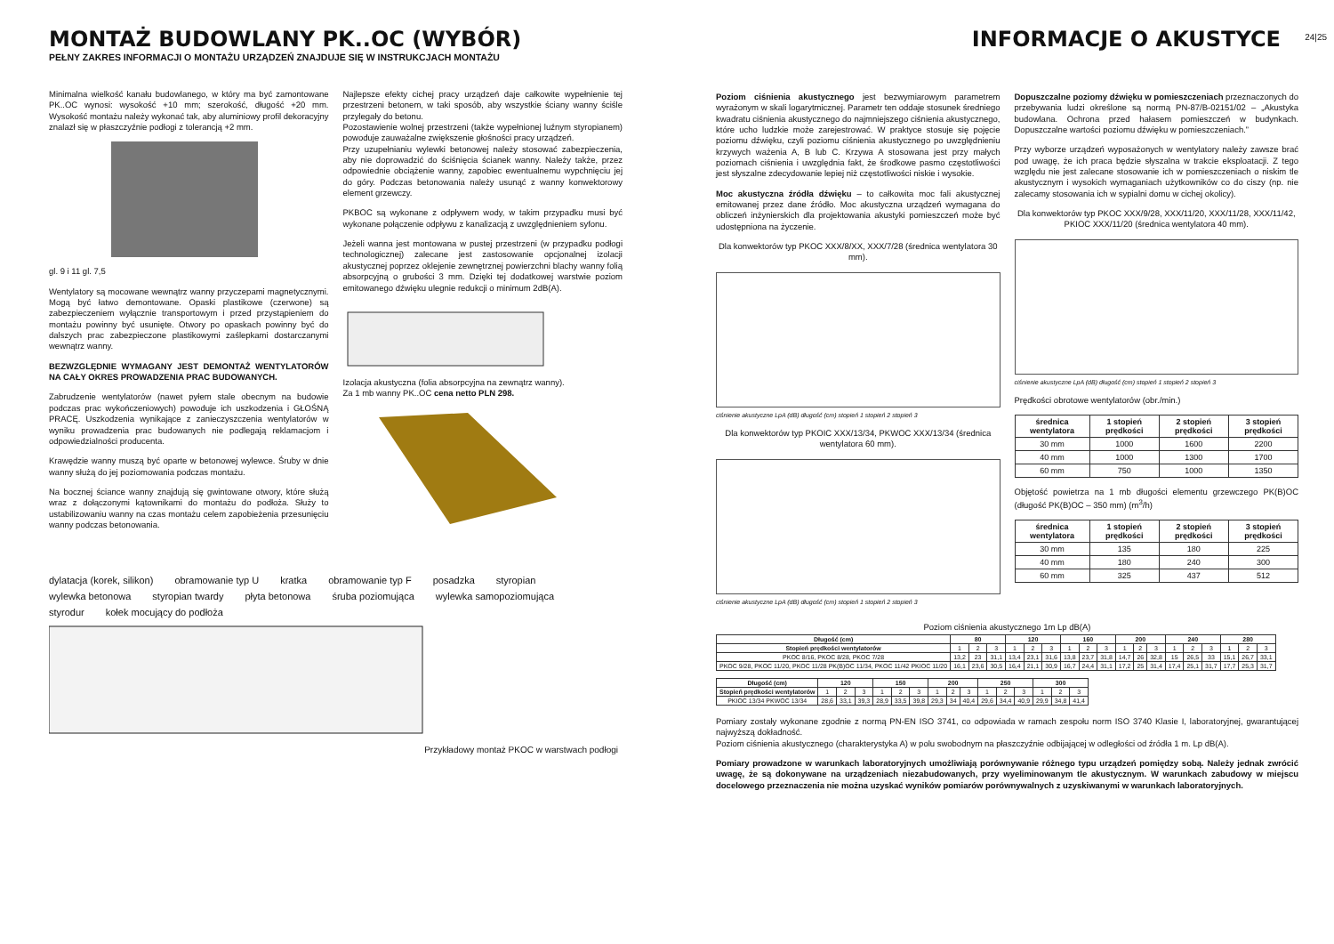24|25
MONTAŻ BUDOWLANY PK..OC (WYBÓR)
PEŁNY ZAKRES INFORMACJI O MONTAŻU URZĄDZEŃ ZNAJDUJE SIĘ W INSTRUKCJACH MONTAŻU
Minimalna wielkość kanału budowlanego, w który ma być zamontowane PK..OC wynosi: wysokość +10 mm; szerokość, długość +20 mm. Wysokość montażu należy wykonać tak, aby aluminiowy profil dekoracyjny znalazł się w płaszczyźnie podłogi z tolerancją +2 mm.
gl. 9 i 11 gl. 7,5
Wentylatory są mocowane wewnątrz wanny przyczepami magnetycznymi. Mogą być łatwo demontowane. Opaski plastikowe (czerwone) są zabezpieczeniem wyłącznie transportowym i przed przystąpieniem do montażu powinny być usunięte. Otwory po opaskach powinny być do dalszych prac zabezpieczone plastikowymi zaślepkami dostarczanymi wewnątrz wanny.
BEZWZGLĘDNIE WYMAGANY JEST DEMONTAŻ WENTYLATORÓW NA CAŁY OKRES PROWADZENIA PRAC BUDOWANYCH.
Zabrudzenie wentylatorów (nawet pyłem stale obecnym na budowie podczas prac wykończeniowych) powoduje ich uszkodzenia i GŁOŚNĄ PRACĘ. Uszkodzenia wynikające z zanieczyszczenia wentylatorów w wyniku prowadzenia prac budowanych nie podlegają reklamacjom i odpowiedzialności producenta.
Krawędzie wanny muszą być oparte w betonowej wylewce. Śruby w dnie wanny służą do jej poziomowania podczas montażu.
Na bocznej ściance wanny znajdują się gwintowane otwory, które służą wraz z dołączonymi kątownikami do montażu do podłoża. Służy to ustabilizowaniu wanny na czas montażu celem zapobieżenia przesunięciu wanny podczas betonowania.
Najlepsze efekty cichej pracy urządzeń daje całkowite wypełnienie tej przestrzeni betonem, w taki sposób, aby wszystkie ściany wanny ściśle przylegały do betonu.
Pozostawienie wolnej przestrzeni (także wypełnionej luźnym styropianem) powoduje zauważalne zwiększenie głośności pracy urządzeń.
Przy uzupełnianiu wylewki betonowej należy stosować zabezpieczenia, aby nie doprowadzić do ściśnięcia ścianek wanny. Należy także, przez odpowiednie obciążenie wanny, zapobiec ewentualnemu wypchnięciu jej do góry. Podczas betonowania należy usunąć z wanny konwektorowy element grzewczy.
PKBOC są wykonane z odpływem wody, w takim przypadku musi być wykonane połączenie odpływu z kanalizacją z uwzględnieniem syfonu.
Jeżeli wanna jest montowana w pustej przestrzeni (w przypadku podłogi technologicznej) zalecane jest zastosowanie opcjonalnej izolacji akustycznej poprzez oklejenie zewnętrznej powierzchni blachy wanny folią absorpcyjną o grubości 3 mm. Dzięki tej dodatkowej warstwie poziom emitowanego dźwięku ulegnie redukcji o minimum 2dB(A).
Izolacja akustyczna (folia absorpcyjna na zewnątrz wanny).
Za 1 mb wanny PK..OC cena netto PLN 298.
dylatacja (korek, silikon) obramowanie typ U kratka obramowanie typ F posadzka styropian wylewka betonowa styropian twardy płyta betonowa śruba poziomująca wylewka samopoziomująca styrodur kołek mocujący do podłoża
Przykładowy montaż PKOC w warstwach podłogi
INFORMACJE O AKUSTYCE
Poziom ciśnienia akustycznego jest bezwymiarowym parametrem wyrażonym w skali logarytmicznej. Parametr ten oddaje stosunek średniego kwadratu ciśnienia akustycznego do najmniejszego ciśnienia akustycznego, które ucho ludzkie może zarejestrować. W praktyce stosuje się pojęcie poziomu dźwięku, czyli poziomu ciśnienia akustycznego po uwzględnieniu krzywych ważenia A, B lub C. Krzywa A stosowana jest przy małych poziomach ciśnienia i uwzględnia fakt, że środkowe pasmo częstotliwości jest słyszalne zdecydowanie lepiej niż częstotliwości niskie i wysokie.
Moc akustyczna źródła dźwięku – to całkowita moc fali akustycznej emitowanej przez dane źródło. Moc akustyczna urządzeń wymagana do obliczeń inżynierskich dla projektowania akustyki pomieszczeń może być udostępniona na życzenie.
Dla konwektorów typ PKOC XXX/8/XX, XXX/7/28 (średnica wentylatora 30 mm).
ciśnienie akustyczne LpA (dB) długość (cm) stopień 1 stopień 2 stopień 3
Dla konwektorów typ PKOIC XXX/13/34, PKWOC XXX/13/34 (średnica wentylatora 60 mm).
ciśnienie akustyczne LpA (dB) długość (cm) stopień 1 stopień 2 stopień 3
Dopuszczalne poziomy dźwięku w pomieszczeniach przeznaczonych do przebywania ludzi określone są normą PN-87/B-02151/02 – „Akustyka budowlana. Ochrona przed hałasem pomieszczeń w budynkach. Dopuszczalne wartości poziomu dźwięku w pomieszczeniach.”
Przy wyborze urządzeń wyposażonych w wentylatory należy zawsze brać pod uwagę, że ich praca będzie słyszalna w trakcie eksploatacji. Z tego względu nie jest zalecane stosowanie ich w pomieszczeniach o niskim tle akustycznym i wysokich wymaganiach użytkowników co do ciszy (np. nie zalecamy stosowania ich w sypialni domu w cichej okolicy).
Dla konwektorów typ PKOC XXX/9/28, XXX/11/20, XXX/11/28, XXX/11/42, PKIOC XXX/11/20 (średnica wentylatora 40 mm).
ciśnienie akustyczne LpA (dB) długość (cm) stopień 1 stopień 2 stopień 3
Prędkości obrotowe wentylatorów (obr./min.)
| średnica wentylatora | 1 stopień prędkości | 2 stopień prędkości | 3 stopień prędkości |
| --- | --- | --- | --- |
| 30 mm | 1000 | 1600 | 2200 |
| 40 mm | 1000 | 1300 | 1700 |
| 60 mm | 750 | 1000 | 1350 |
Objętość powietrza na 1 mb długości elementu grzewczego PK(B)OC (długość PK(B)OC – 350 mm) (m<sup>3</sup>/h)
| średnica wentylatora | 1 stopień prędkości | 2 stopień prędkości | 3 stopień prędkości |
| --- | --- | --- | --- |
| 30 mm | 135 | 180 | 225 |
| 40 mm | 180 | 240 | 300 |
| 60 mm | 325 | 437 | 512 |
Poziom ciśnienia akustycznego 1m Lp dB(A)
| Długość (cm) | 80 | | | 120 | | | 160 | | | 200 | | | 240 | | | 280 | | |
| --- | --- | --- | --- | --- | --- | --- | --- | --- | --- | --- | --- | --- | --- | --- | --- | --- | --- | --- |
| Stopień prędkości wentylatorów | 1 | 2 | 3 | 1 | 2 | 3 | 1 | 2 | 3 | 1 | 2 | 3 | 1 | 2 | 3 | 1 | 2 | 3 |
| PKOC 8/16, PKOC 8/28, PKOC 7/28 | 13,2 | 23 | 31,1 | 13,4 | 23,1 | 31,6 | 13,8 | 23,7 | 31,8 | 14,7 | 26 | 32,8 | 15 | 26,5 | 33 | 15,1 | 26,7 | 33,1 |
| PKOC 9/28, PKOC 11/20, PKOC 11/28 PK(B)OC 11/34, PKOC 11/42 PKIOC 11/20 | 16,1 | 23,6 | 30,5 | 16,4 | 21,1 | 30,9 | 16,7 | 24,4 | 31,1 | 17,2 | 25 | 31,4 | 17,4 | 25,1 | 31,7 | 17,7 | 25,3 | 31,7 |
| Długość (cm) | 120 | | | 150 | | | 200 | | | 250 | | | 300 | | |
| --- | --- | --- | --- | --- | --- | --- | --- | --- | --- | --- | --- | --- | --- | --- | --- |
| Stopień prędkości wentylatorów | 1 | 2 | 3 | 1 | 2 | 3 | 1 | 2 | 3 | 1 | 2 | 3 | 1 | 2 | 3 |
| PKIOC 13/34 PKWOC 13/34 | 28,6 | 33,1 | 39,3 | 28,9 | 33,5 | 39,8 | 29,3 | 34 | 40,4 | 29,6 | 34,4 | 40,9 | 29,9 | 34,8 | 41,4 |
Pomiary zostały wykonane zgodnie z normą PN-EN ISO 3741, co odpowiada w ramach zespołu norm ISO 3740 Klasie I, laboratoryjnej, gwarantującej najwyższą dokładność.
Poziom ciśnienia akustycznego (charakterystyka A) w polu swobodnym na płaszczyźnie odbijającej w odległości od źródła 1 m. Lp dB(A).
Pomiary prowadzone w warunkach laboratoryjnych umożliwiają porównywanie różnego typu urządzeń pomiędzy sobą. Należy jednak zwrócić uwagę, że są dokonywane na urządzeniach niezabudowanych, przy wyeliminowanym tle akustycznym. W warunkach zabudowy w miejscu docelowego przeznaczenia nie można uzyskać wyników pomiarów porównywalnych z uzyskiwanymi w warunkach laboratoryjnych.